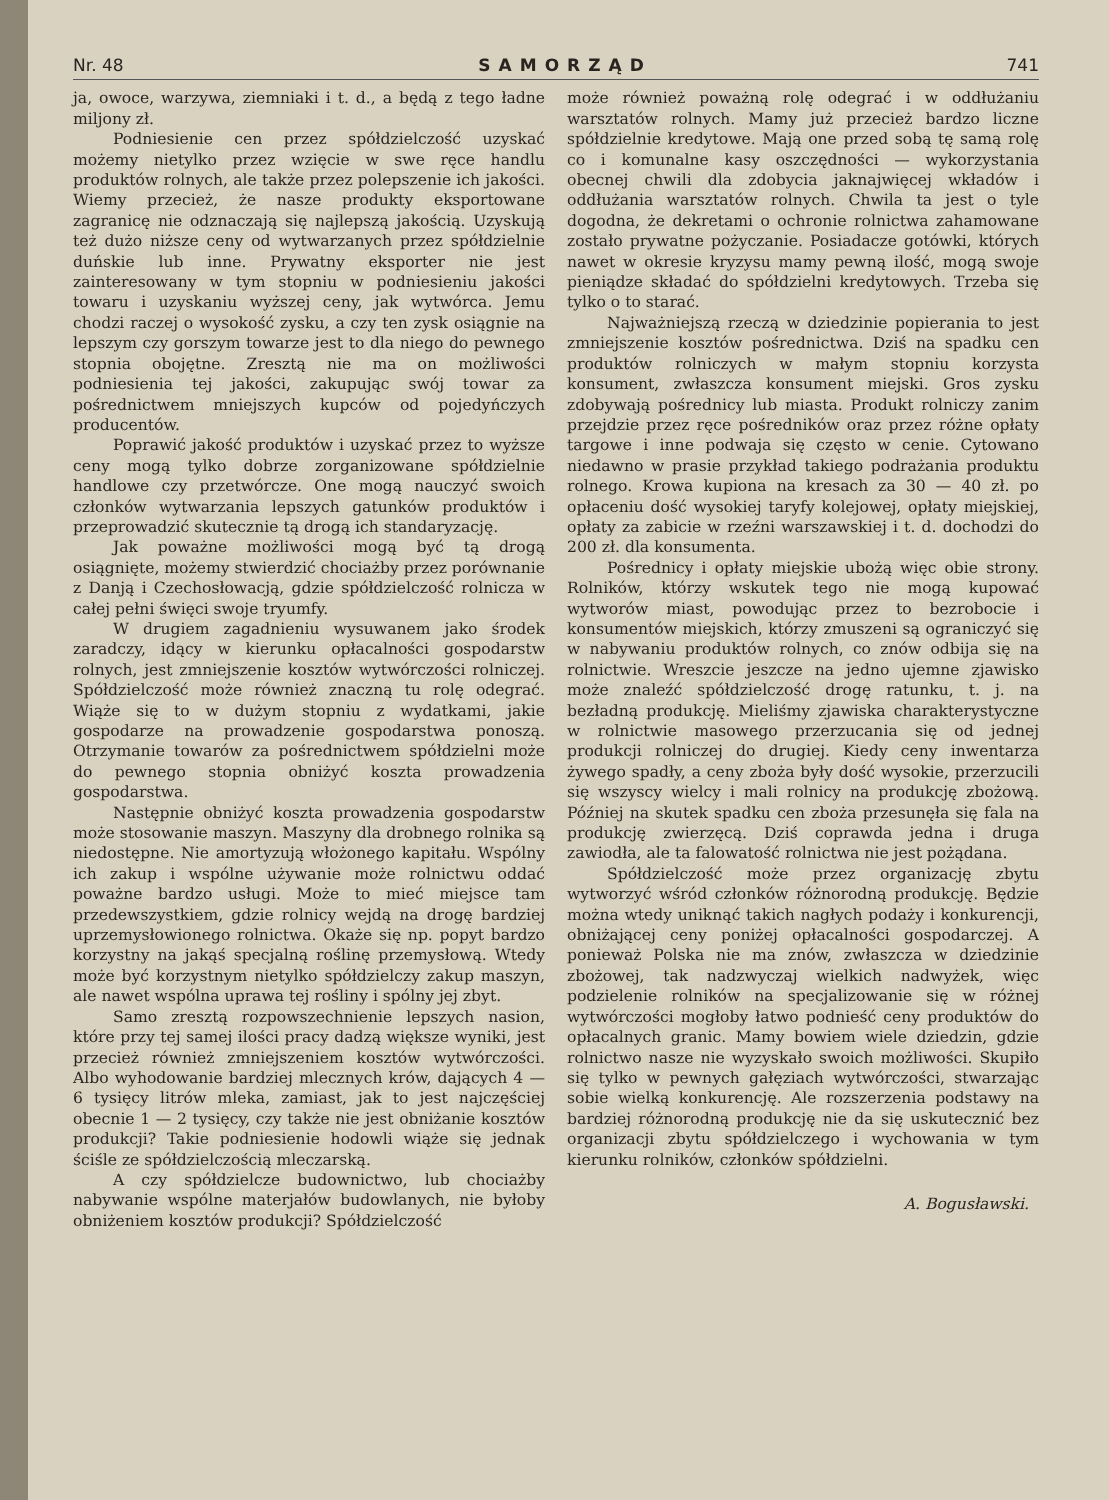Nr. 48 SAMORZĄD 741
ja, owoce, warzywa, ziemniaki i t. d., a będą z tego ładne miljony zł.
Podniesienie cen przez spółdzielczość uzyskać możemy nietylko przez wzięcie w swe ręce handlu produktów rolnych, ale także przez polepszenie ich jakości. Wiemy przecież, że nasze produkty eksportowane zagranicę nie odznaczają się najlepszą jakością. Uzyskują też dużo niższe ceny od wytwarzanych przez spółdzielnie duńskie lub inne. Prywatny eksporter nie jest zainteresowany w tym stopniu w podniesieniu jakości towaru i uzyskaniu wyższej ceny, jak wytwórca. Jemu chodzi raczej o wysokość zysku, a czy ten zysk osiągnie na lepszym czy gorszym towarze jest to dla niego do pewnego stopnia obojętne. Zresztą nie ma on możliwości podniesienia tej jakości, zakupując swój towar za pośrednictwem mniejszych kupców od pojedyńczych producentów.
Poprawić jakość produktów i uzyskać przez to wyższe ceny mogą tylko dobrze zorganizowane spółdzielnie handlowe czy przetwórcze. One mogą nauczyć swoich członków wytwarzania lepszych gatunków produktów i przeprowadzić skutecznie tą drogą ich standaryzację.
Jak poważne możliwości mogą być tą drogą osiągnięte, możemy stwierdzić chociażby przez porównanie z Danją i Czechosłowacją, gdzie spółdzielczość rolnicza w całej pełni święci swoje tryumfy.
W drugiem zagadnieniu wysuwanem jako środek zaradczy, idący w kierunku opłacalności gospodarstw rolnych, jest zmniejszenie kosztów wytwórczości rolniczej. Spółdzielczość może również znaczną tu rolę odegrać. Wiąże się to w dużym stopniu z wydatkami, jakie gospodarze na prowadzenie gospodarstwa ponoszą. Otrzymanie towarów za pośrednictwem spółdzielni może do pewnego stopnia obniżyć koszta prowadzenia gospodarstwa.
Następnie obniżyć koszta prowadzenia gospodarstw może stosowanie maszyn. Maszyny dla drobnego rolnika są niedostępne. Nie amortyzują włożonego kapitału. Wspólny ich zakup i wspólne używanie może rolnictwu oddać poważne bardzo usługi. Może to mieć miejsce tam przedewszystkiem, gdzie rolnicy wejdą na drogę bardziej uprzemysłowionego rolnictwa. Okaże się np. popyt bardzo korzystny na jakąś specjalną roślinę przemysłową. Wtedy może być korzystnym nietylko spółdzielczy zakup maszyn, ale nawet wspólna uprawa tej rośliny i spólny jej zbyt.
Samo zresztą rozpowszechnienie lepszych nasion, które przy tej samej ilości pracy dadzą większe wyniki, jest przecież również zmniejszeniem kosztów wytwórczości. Albo wyhodowanie bardziej mlecznych krów, dających 4 — 6 tysięcy litrów mleka, zamiast, jak to jest najczęściej obecnie 1 — 2 tysięcy, czy także nie jest obniżanie kosztów produkcji? Takie podniesienie hodowli wiąże się jednak ściśle ze spółdzielczością mleczarską.
A czy spółdzielcze budownictwo, lub chociażby nabywanie wspólne materjałów budowlanych, nie byłoby obniżeniem kosztów produkcji? Spółdzielczość
może również poważną rolę odegrać i w oddłużaniu warsztatów rolnych. Mamy już przecież bardzo liczne spółdzielnie kredytowe. Mają one przed sobą tę samą rolę co i komunalne kasy oszczędności — wykorzystania obecnej chwili dla zdobycia jaknajwięcej wkładów i oddłużania warsztatów rolnych. Chwila ta jest o tyle dogodna, że dekretami o ochronie rolnictwa zahamowane zostało prywatne pożyczanie. Posiadacze gotówki, których nawet w okresie kryzysu mamy pewną ilość, mogą swoje pieniądze składać do spółdzielni kredytowych. Trzeba się tylko o to starać.
Najważniejszą rzeczą w dziedzinie popierania to jest zmniejszenie kosztów pośrednictwa. Dziś na spadku cen produktów rolniczych w małym stopniu korzysta konsument, zwłaszcza konsument miejski. Gros zysku zdobywają pośrednicy lub miasta. Produkt rolniczy zanim przejdzie przez ręce pośredników oraz przez różne opłaty targowe i inne podwaja się często w cenie. Cytowano niedawno w prasie przykład takiego podrażania produktu rolnego. Krowa kupiona na kresach za 30 — 40 zł. po opłaceniu dość wysokiej taryfy kolejowej, opłaty miejskiej, opłaty za zabicie w rzeźni warszawskiej i t. d. dochodzi do 200 zł. dla konsumenta.
Pośrednicy i opłaty miejskie ubożą więc obie strony. Rolników, którzy wskutek tego nie mogą kupować wytworów miast, powodując przez to bezrobocie i konsumentów miejskich, którzy zmuszeni są ograniczyć się w nabywaniu produktów rolnych, co znów odbija się na rolnictwie. Wreszcie jeszcze na jedno ujemne zjawisko może znaleźć spółdzielczość drogę ratunku, t. j. na bezładną produkcję. Mieliśmy zjawiska charakterystyczne w rolnictwie masowego przerzucania się od jednej produkcji rolniczej do drugiej. Kiedy ceny inwentarza żywego spadły, a ceny zboża były dość wysokie, przerzucili się wszyscy wielcy i mali rolnicy na produkcję zbożową. Później na skutek spadku cen zboża przesunęła się fala na produkcję zwierzęcą. Dziś coprawda jedna i druga zawiodła, ale ta falowatość rolnictwa nie jest pożądana.
Spółdzielczość może przez organizację zbytu wytworzyć wśród członków różnorodną produkcję. Będzie można wtedy uniknąć takich nagłych podaży i konkurencji, obniżającej ceny poniżej opłacalności gospodarczej. A ponieważ Polska nie ma znów, zwłaszcza w dziedzinie zbożowej, tak nadzwyczaj wielkich nadwyżek, więc podzielenie rolników na specjalizowanie się w różnej wytwórczości mogłoby łatwo podnieść ceny produktów do opłacalnych granic. Mamy bowiem wiele dziedzin, gdzie rolnictwo nasze nie wyzyskało swoich możliwości. Skupiło się tylko w pewnych gałęziach wytwórczości, stwarzając sobie wielką konkurencję. Ale rozszerzenia podstawy na bardziej różnorodną produkcję nie da się uskutecznić bez organizacji zbytu spółdzielczego i wychowania w tym kierunku rolników, członków spółdzielni.
A. Bogusławski.